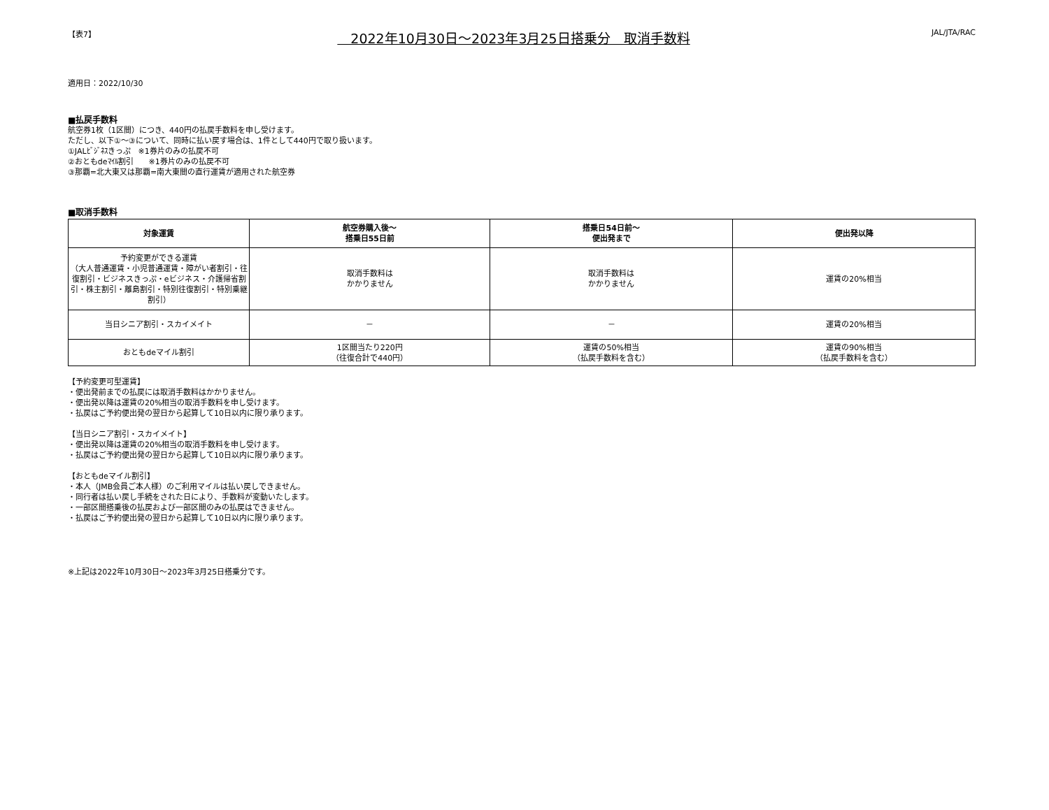【表7】　2022年10月30日～2023年3月25日搭乗分　取消手数料 JAL/JTA/RAC
適用日：2022/10/30
■払戻手数料
航空券1枚（1区間）につき、440円の払戻手数料を申し受けます。
ただし、以下①～③について、同時に払い戻す場合は、1件として440円で取り扱います。
①JALﾋﾞｼﾞﾈｽきっぷ　※1券片のみの払戻不可
②おともdeﾏｲﾙ割引　　※1券片のみの払戻不可
③那覇=北大東又は那覇=南大東間の直行運賃が適用された航空券
■取消手数料
| 対象運賃 | 航空券購入後～ 搭乗日55日前 | 搭乗日54日前～ 便出発まで | 便出発以降 |
| --- | --- | --- | --- |
| 予約変更ができる運賃 （大人普通運賃・小児普通運賃・障がい者割引・往復割引・ビジネスきっぷ・eビジネス・介護帰省割引・株主割引・離島割引・特別往復割引・特別乗継割引） | 取消手数料は かかりません | 取消手数料は かかりません | 運賃の20%相当 |
| 当日シニア割引・スカイメイト | － | － | 運賃の20%相当 |
| おともdeマイル割引 | 1区間当たり220円 （往復合計で440円） | 運賃の50%相当 （払戻手数料を含む） | 運賃の90%相当 （払戻手数料を含む） |
【予約変更可型運賃】
・便出発前までの払戻には取消手数料はかかりません。
・便出発以降は運賃の20%相当の取消手数料を申し受けます。
・払戻はご予約便出発の翌日から起算して10日以内に限り承ります。
【当日シニア割引・スカイメイト】
・便出発以降は運賃の20%相当の取消手数料を申し受けます。
・払戻はご予約便出発の翌日から起算して10日以内に限り承ります。
【おともdeマイル割引】
・本人（JMB会員ご本人様）のご利用マイルは払い戻しできません。
・同行者は払い戻し手続をされた日により、手数料が変動いたします。
・一部区間搭乗後の払戻および一部区間のみの払戻はできません。
・払戻はご予約便出発の翌日から起算して10日以内に限り承ります。
※上記は2022年10月30日～2023年3月25日搭乗分です。